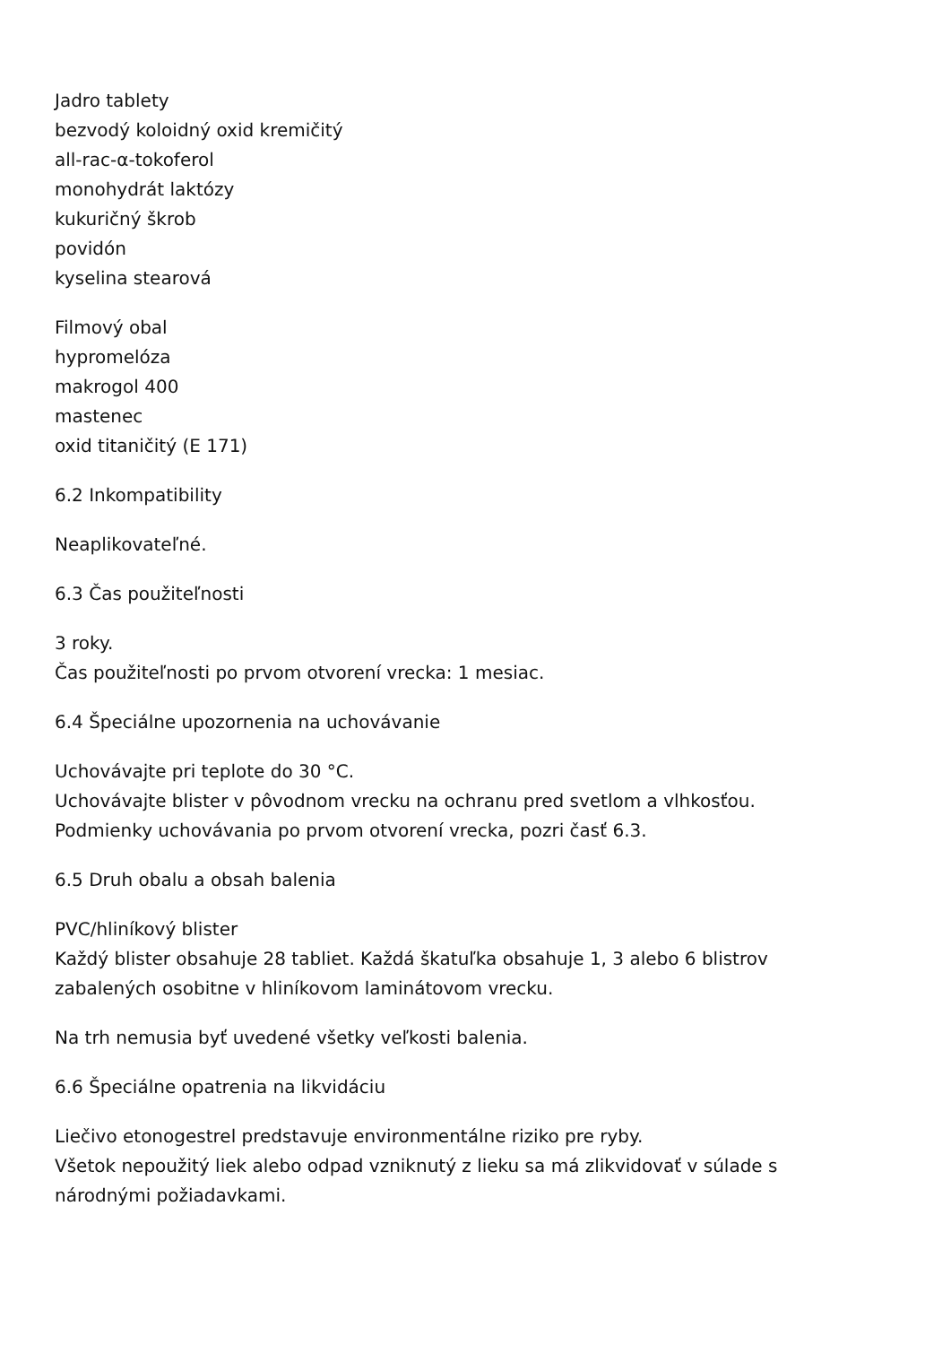Jadro tablety
bezvodý koloidný oxid kremičitý
all-rac-α-tokoferol
monohydrát laktózy
kukuričný škrob
povidón
kyselina stearová
Filmový obal
hypromelóza
makrogol 400
mastenec
oxid titaničitý (E 171)
6.2 Inkompatibility
Neaplikovateľné.
6.3 Čas použiteľnosti
3 roky.
Čas použiteľnosti po prvom otvorení vrecka: 1 mesiac.
6.4 Špeciálne upozornenia na uchovávanie
Uchovávajte pri teplote do 30 °C.
Uchovávajte blister v pôvodnom vrecku na ochranu pred svetlom a vlhkosťou.
Podmienky uchovávania po prvom otvorení vrecka, pozri časť 6.3.
6.5 Druh obalu a obsah balenia
PVC/hliníkový blister
Každý blister obsahuje 28 tabliet. Každá škatuľka obsahuje 1, 3 alebo 6 blistrov
zabalených osobitne v hliníkovom laminátovom vrecku.
Na trh nemusia byť uvedené všetky veľkosti balenia.
6.6 Špeciálne opatrenia na likvidáciu
Liečivo etonogestrel predstavuje environmentálne riziko pre ryby.
Všetok nepoužitý liek alebo odpad vzniknutý z lieku sa má zlikvidovať v súlade s
národnými požiadavkami.